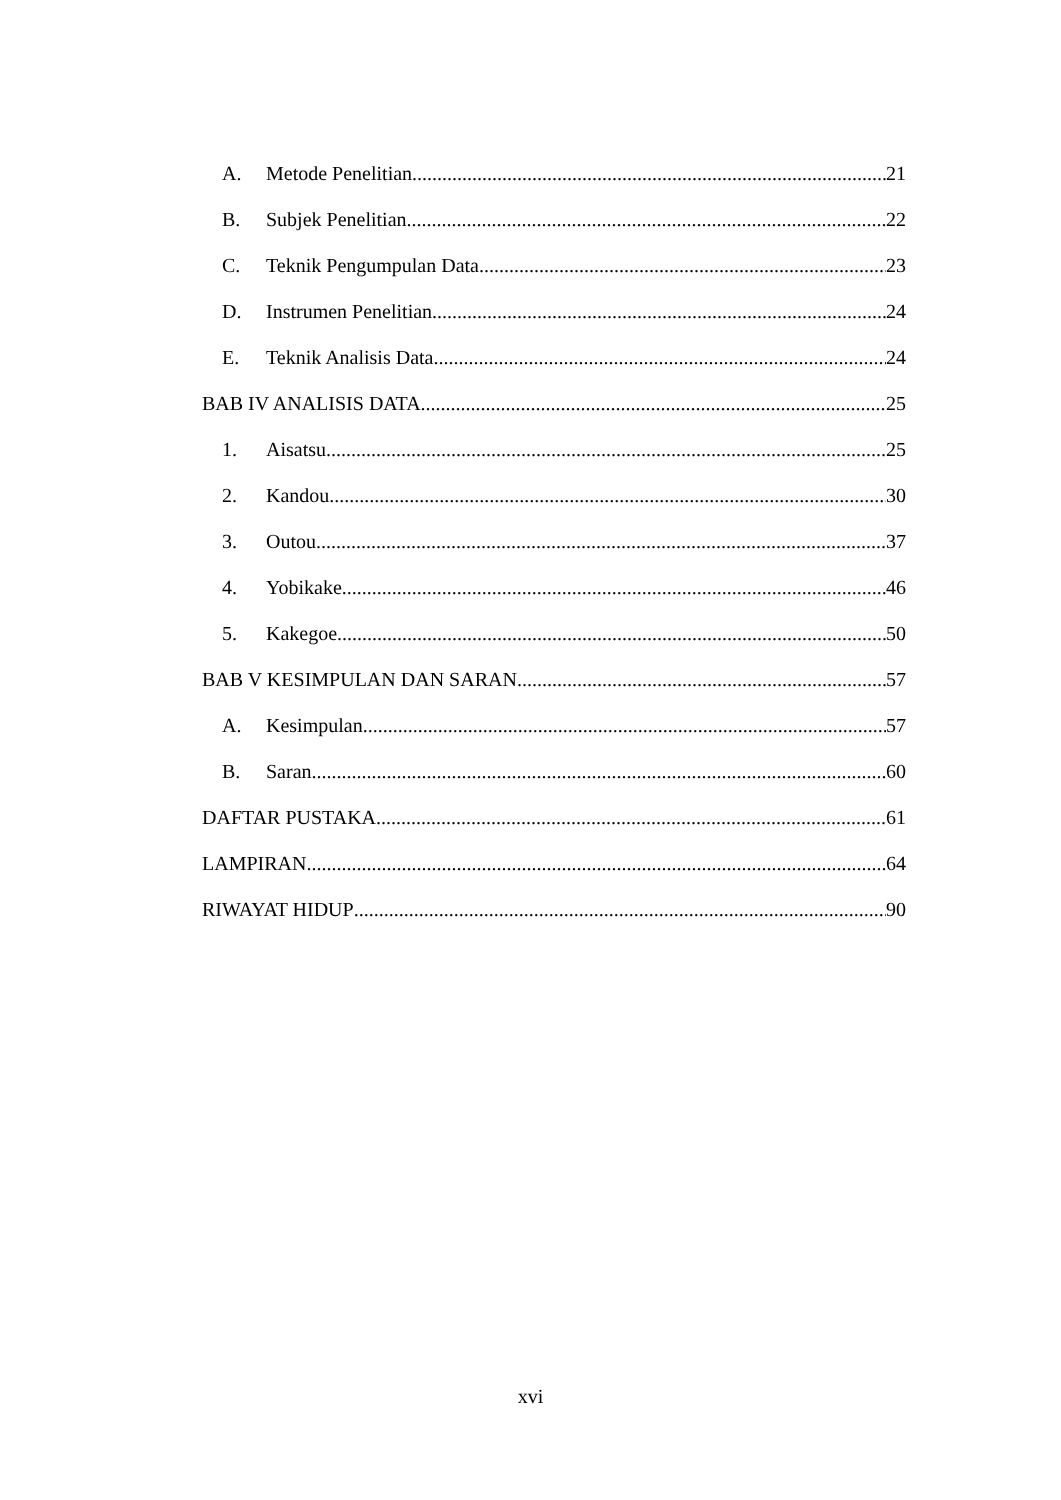A. Metode Penelitian 21
B. Subjek Penelitian 22
C. Teknik Pengumpulan Data 23
D. Instrumen Penelitian 24
E. Teknik Analisis Data 24
BAB IV ANALISIS DATA 25
1. Aisatsu 25
2. Kandou 30
3. Outou 37
4. Yobikake 46
5. Kakegoe 50
BAB V KESIMPULAN DAN SARAN 57
A. Kesimpulan 57
B. Saran 60
DAFTAR PUSTAKA 61
LAMPIRAN 64
RIWAYAT HIDUP 90
xvi